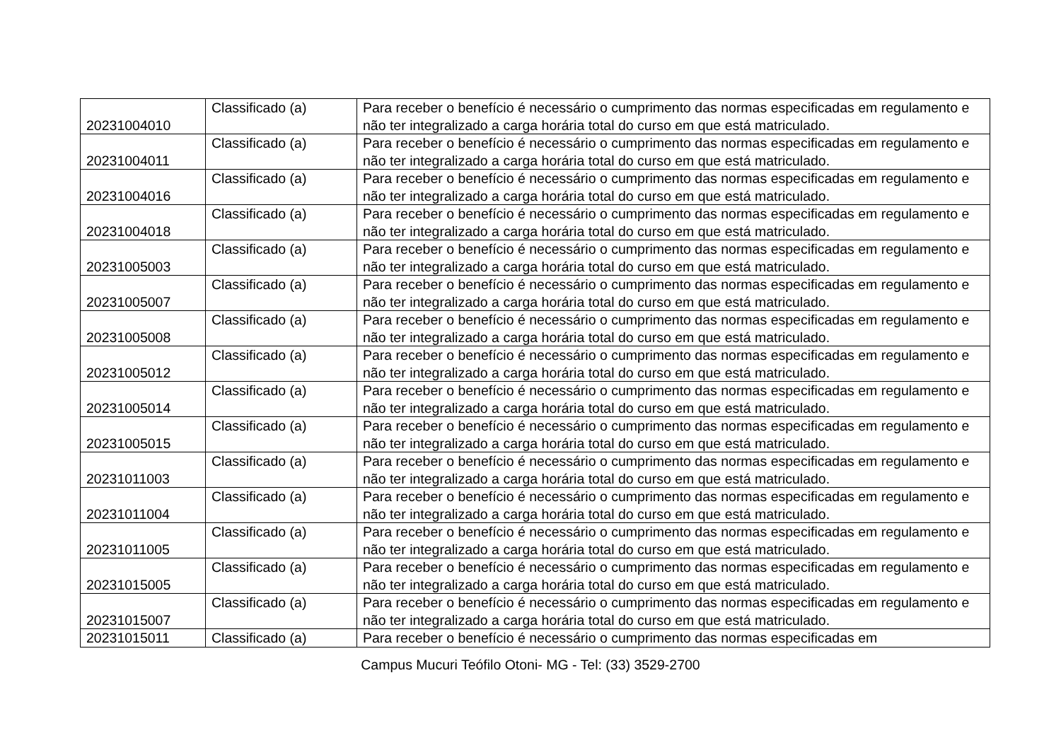| 20231004010 | Classificado (a) | Para receber o benefício é necessário o cumprimento das normas especificadas em regulamento e não ter integralizado a carga horária total do curso em que está matriculado. |
| 20231004011 | Classificado (a) | Para receber o benefício é necessário o cumprimento das normas especificadas em regulamento e não ter integralizado a carga horária total do curso em que está matriculado. |
| 20231004016 | Classificado (a) | Para receber o benefício é necessário o cumprimento das normas especificadas em regulamento e não ter integralizado a carga horária total do curso em que está matriculado. |
| 20231004018 | Classificado (a) | Para receber o benefício é necessário o cumprimento das normas especificadas em regulamento e não ter integralizado a carga horária total do curso em que está matriculado. |
| 20231005003 | Classificado (a) | Para receber o benefício é necessário o cumprimento das normas especificadas em regulamento e não ter integralizado a carga horária total do curso em que está matriculado. |
| 20231005007 | Classificado (a) | Para receber o benefício é necessário o cumprimento das normas especificadas em regulamento e não ter integralizado a carga horária total do curso em que está matriculado. |
| 20231005008 | Classificado (a) | Para receber o benefício é necessário o cumprimento das normas especificadas em regulamento e não ter integralizado a carga horária total do curso em que está matriculado. |
| 20231005012 | Classificado (a) | Para receber o benefício é necessário o cumprimento das normas especificadas em regulamento e não ter integralizado a carga horária total do curso em que está matriculado. |
| 20231005014 | Classificado (a) | Para receber o benefício é necessário o cumprimento das normas especificadas em regulamento e não ter integralizado a carga horária total do curso em que está matriculado. |
| 20231005015 | Classificado (a) | Para receber o benefício é necessário o cumprimento das normas especificadas em regulamento e não ter integralizado a carga horária total do curso em que está matriculado. |
| 20231011003 | Classificado (a) | Para receber o benefício é necessário o cumprimento das normas especificadas em regulamento e não ter integralizado a carga horária total do curso em que está matriculado. |
| 20231011004 | Classificado (a) | Para receber o benefício é necessário o cumprimento das normas especificadas em regulamento e não ter integralizado a carga horária total do curso em que está matriculado. |
| 20231011005 | Classificado (a) | Para receber o benefício é necessário o cumprimento das normas especificadas em regulamento e não ter integralizado a carga horária total do curso em que está matriculado. |
| 20231015005 | Classificado (a) | Para receber o benefício é necessário o cumprimento das normas especificadas em regulamento e não ter integralizado a carga horária total do curso em que está matriculado. |
| 20231015007 | Classificado (a) | Para receber o benefício é necessário o cumprimento das normas especificadas em regulamento e não ter integralizado a carga horária total do curso em que está matriculado. |
| 20231015011 | Classificado (a) | Para receber o benefício é necessário o cumprimento das normas especificadas em |
Campus Mucuri Teófilo Otoni- MG - Tel: (33) 3529-2700